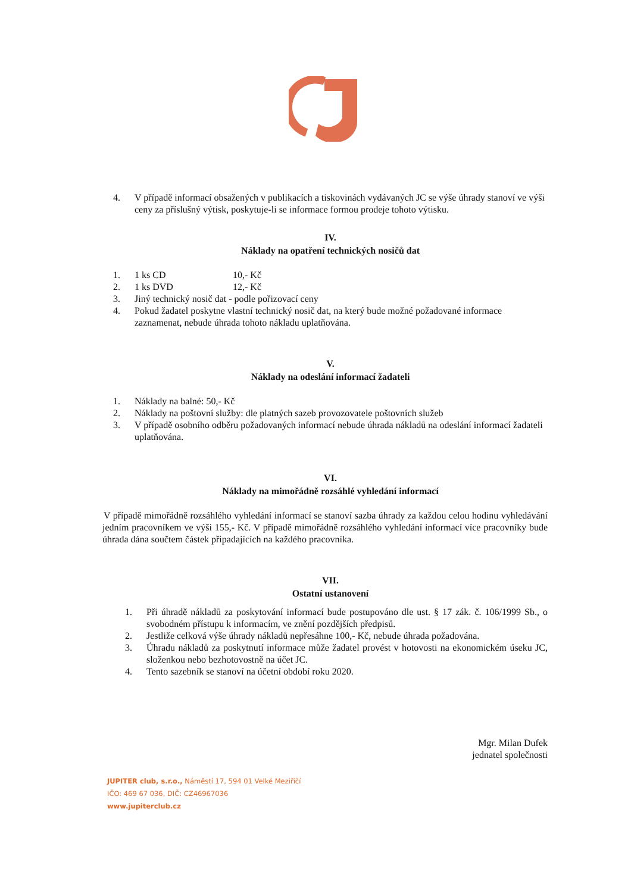4. V případě informací obsažených v publikacích a tiskovinách vydávaných JC se výše úhrady stanoví ve výši ceny za příslušný výtisk, poskytuje-li se informace formou prodeje tohoto výtisku.
IV.
Náklady na opatření technických nosičů dat
1. 1 ks CD 10,- Kč
2. 1 ks DVD 12,- Kč
3. Jiný technický nosič dat - podle pořizovací ceny
4. Pokud žadatel poskytne vlastní technický nosič dat, na který bude možné požadované informace zaznamenat, nebude úhrada tohoto nákladu uplatňována.
V.
Náklady na odeslání informací žadateli
1. Náklady na balné: 50,- Kč
2. Náklady na poštovní služby: dle platných sazeb provozovatele poštovních služeb
3. V případě osobního odběru požadovaných informací nebude úhrada nákladů na odeslání informací žadateli uplatňována.
VI.
Náklady na mimořádně rozsáhlé vyhledání informací
V případě mimořádně rozsáhlého vyhledání informací se stanoví sazba úhrady za každou celou hodinu vyhledávání jedním pracovníkem ve výši 155,- Kč. V případě mimořádně rozsáhlého vyhledání informací více pracovníky bude úhrada dána součtem částek připadajících na každého pracovníka.
VII.
Ostatní ustanovení
1. Při úhradě nákladů za poskytování informací bude postupováno dle ust. § 17 zák. č. 106/1999 Sb., o svobodném přístupu k informacím, ve znění pozdějších předpisů.
2. Jestliže celková výše úhrady nákladů nepřesáhne 100,- Kč, nebude úhrada požadována.
3. Úhradu nákladů za poskytnutí informace může žadatel provést v hotovosti na ekonomickém úseku JC, složenkou nebo bezhotovostně na účet JC.
4. Tento sazebník se stanoví na účetní období roku 2020.
Mgr. Milan Dufek
jednatel společnosti
JUPITER club, s.r.o., Náměstí 17, 594 01 Velké Meziříčí
IČO: 469 67 036, DIČ: CZ46967036
www.jupiterclub.cz